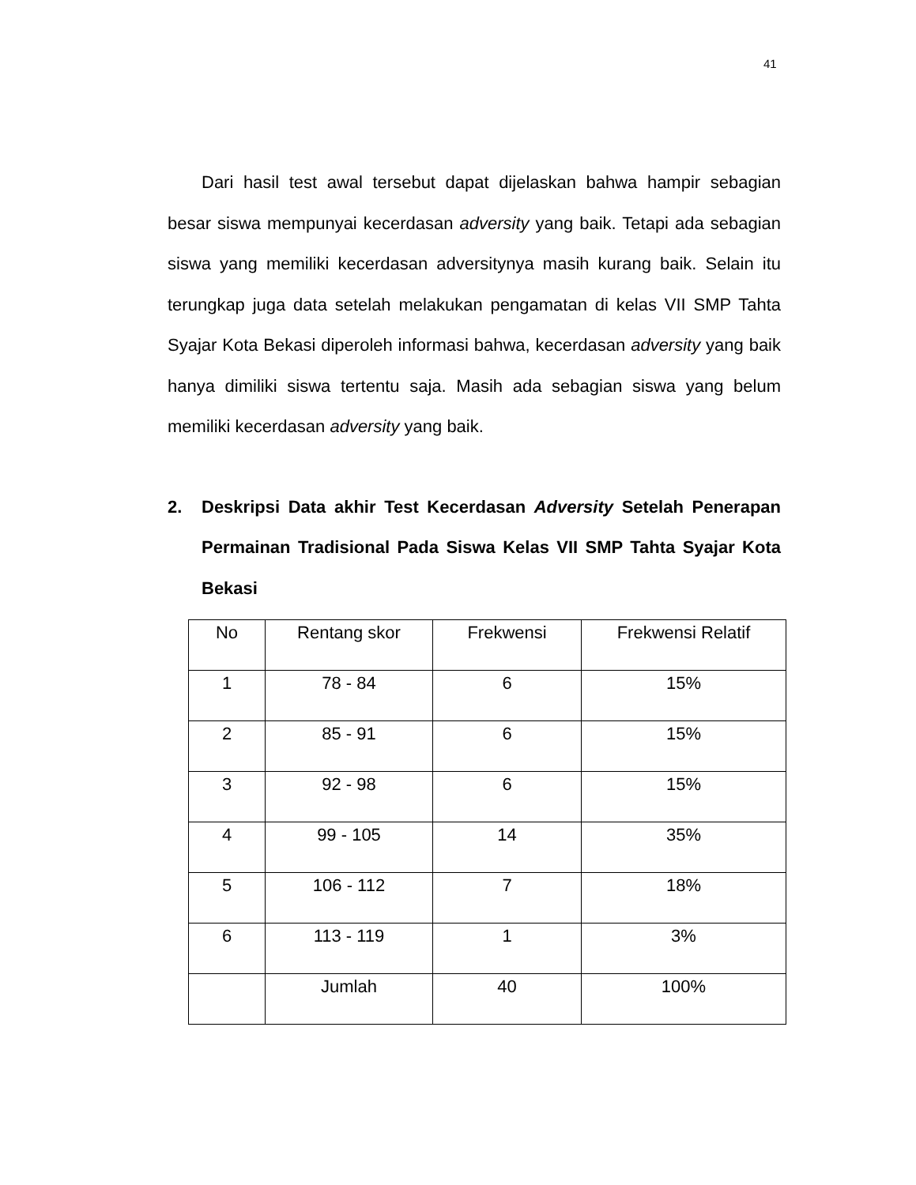41
Dari hasil test awal tersebut dapat dijelaskan bahwa hampir sebagian besar siswa mempunyai kecerdasan adversity yang baik. Tetapi ada sebagian siswa yang memiliki kecerdasan adversitynya masih kurang baik. Selain itu terungkap juga data setelah melakukan pengamatan di kelas VII SMP Tahta Syajar Kota Bekasi diperoleh informasi bahwa, kecerdasan adversity yang baik hanya dimiliki siswa tertentu saja. Masih ada sebagian siswa yang belum memiliki kecerdasan adversity yang baik.
2. Deskripsi Data akhir Test Kecerdasan Adversity Setelah Penerapan Permainan Tradisional Pada Siswa Kelas VII SMP Tahta Syajar Kota Bekasi
| No | Rentang skor | Frekwensi | Frekwensi Relatif |
| --- | --- | --- | --- |
| 1 | 78 - 84 | 6 | 15% |
| 2 | 85 - 91 | 6 | 15% |
| 3 | 92 - 98 | 6 | 15% |
| 4 | 99 - 105 | 14 | 35% |
| 5 | 106 - 112 | 7 | 18% |
| 6 | 113 - 119 | 1 | 3% |
| | Jumlah | 40 | 100% |